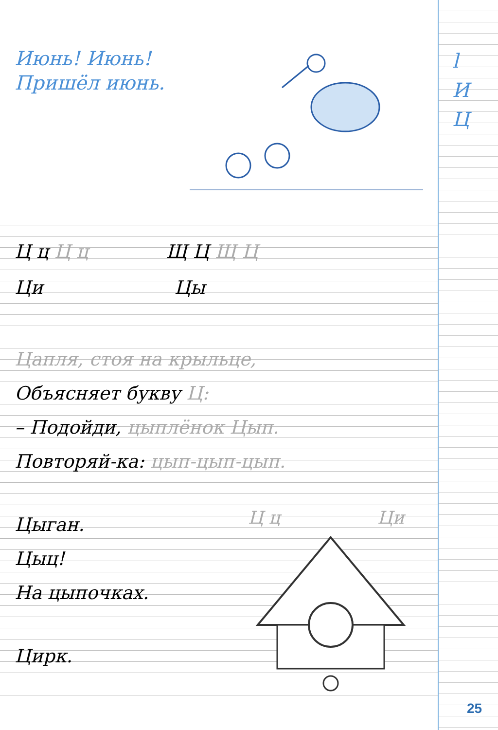l
И
Ц
Июнь! Июнь!
Пришёл июнь.
Ц ц Ц ц Щ Ц Щ Ц
Ци Цы
Цапля, стоя на крыльце,
Объясняет букву Ц:
– Подойди, цыплёнок Цып.
Повторяй-ка: цып-цып-цып.
Цыган.
Цыц!
На цыпочках.
Цирк.
Ц ц Ци
25